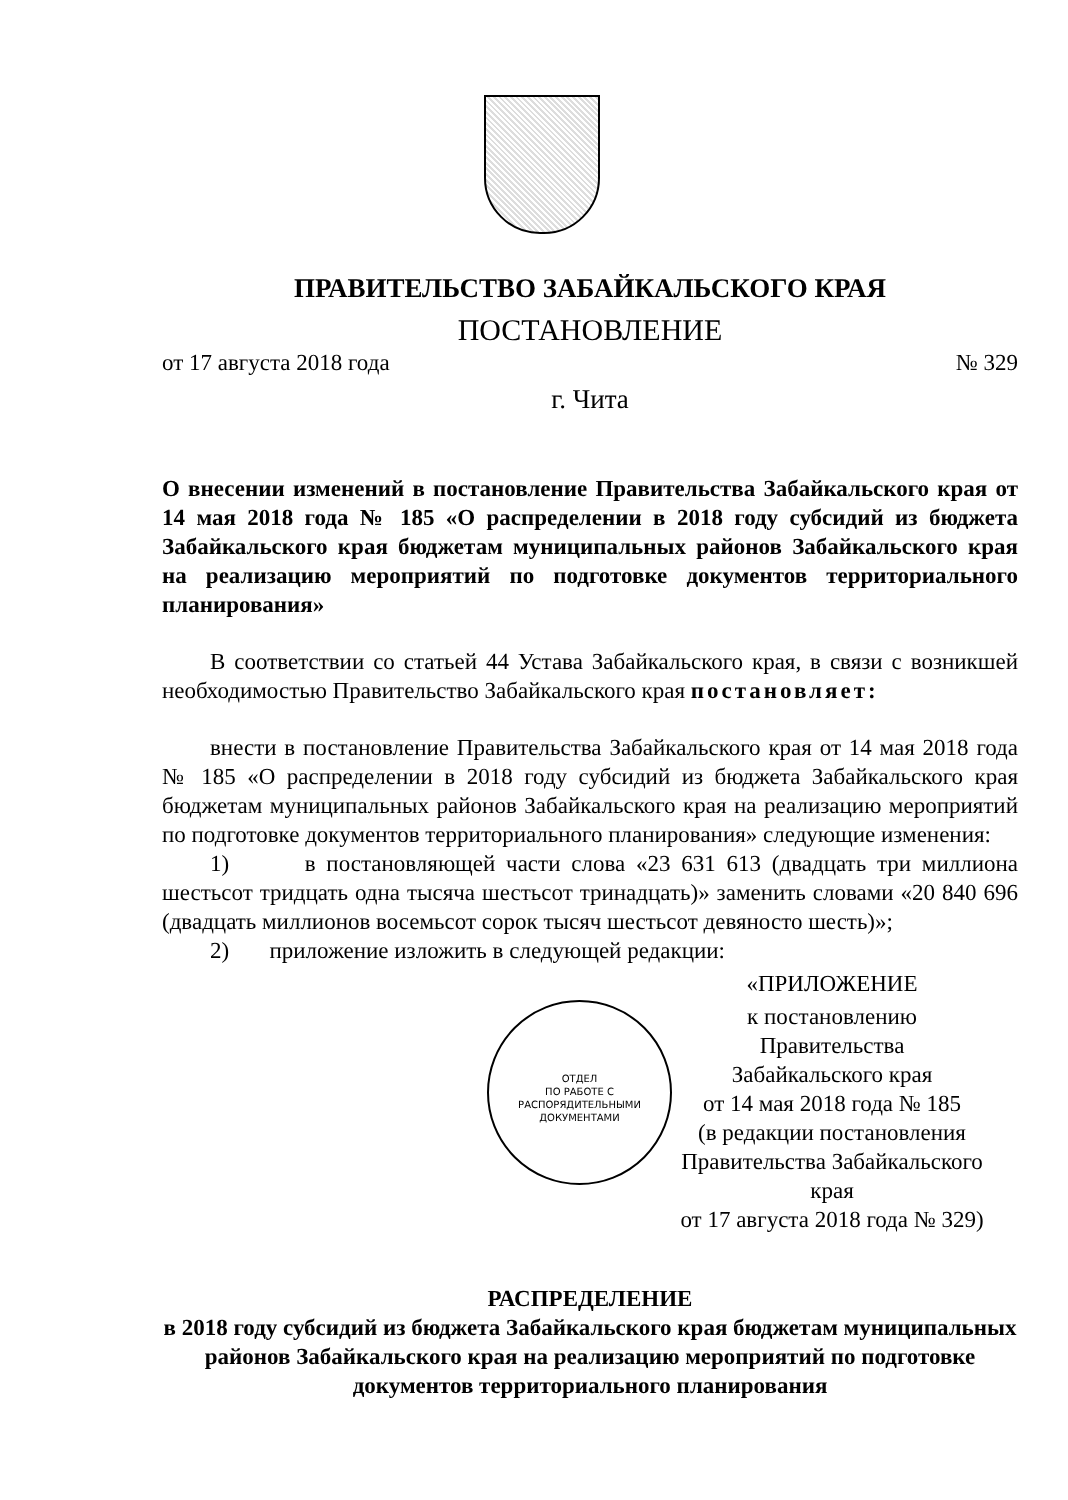ПРАВИТЕЛЬСТВО ЗАБАЙКАЛЬСКОГО КРАЯ
ПОСТАНОВЛЕНИЕ
от 17 августа 2018 года № 329
г. Чита
О внесении изменений в постановление Правительства Забайкальского края от 14 мая 2018 года № 185 «О распределении в 2018 году субсидий из бюджета Забайкальского края бюджетам муниципальных районов Забайкальского края на реализацию мероприятий по подготовке документов территориального планирования»
В соответствии со статьей 44 Устава Забайкальского края, в связи с возникшей необходимостью Правительство Забайкальского края постановляет:
внести в постановление Правительства Забайкальского края от 14 мая 2018 года № 185 «О распределении в 2018 году субсидий из бюджета Забайкальского края бюджетам муниципальных районов Забайкальского края на реализацию мероприятий по подготовке документов территориального планирования» следующие изменения:
1) в постановляющей части слова «23 631 613 (двадцать три миллиона шестьсот тридцать одна тысяча шестьсот тринадцать)» заменить словами «20 840 696 (двадцать миллионов восемьсот сорок тысяч шестьсот девяносто шесть)»;
2) приложение изложить в следующей редакции:
«ПРИЛОЖЕНИЕ
ОТДЕЛ
ПО РАБОТЕ С
РАСПОРЯДИТЕЛЬНЫМИ
ДОКУМЕНТАМИ
к постановлению Правительства
Забайкальского края
от 14 мая 2018 года № 185
(в редакции постановления
Правительства Забайкальского края
от 17 августа 2018 года № 329)
РАСПРЕДЕЛЕНИЕ
в 2018 году субсидий из бюджета Забайкальского края бюджетам муниципальных районов Забайкальского края на реализацию мероприятий по подготовке документов территориального планирования